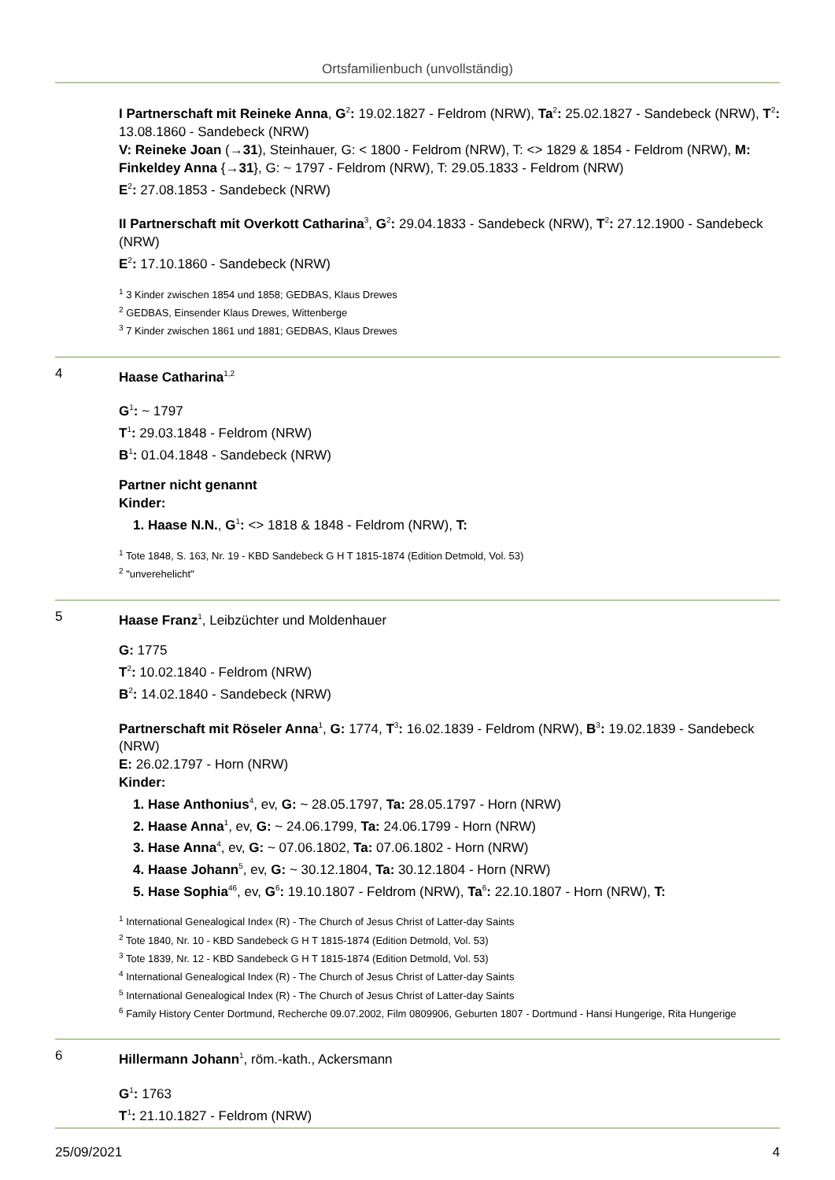Ortsfamilienbuch (unvollständig)
I Partnerschaft mit Reineke Anna, G<sup>2</sup>: 19.02.1827 - Feldrom (NRW), Ta<sup>2</sup>: 25.02.1827 - Sandebeck (NRW), T<sup>2</sup>: 13.08.1860 - Sandebeck (NRW)
V: Reineke Joan (→31), Steinhauer, G: < 1800 - Feldrom (NRW), T: <> 1829 & 1854 - Feldrom (NRW), M: Finkeldey Anna {→31}, G: ~ 1797 - Feldrom (NRW), T: 29.05.1833 - Feldrom (NRW)
E<sup>2</sup>: 27.08.1853 - Sandebeck (NRW)
II Partnerschaft mit Overkott Catharina<sup>3</sup>, G<sup>2</sup>: 29.04.1833 - Sandebeck (NRW), T<sup>2</sup>: 27.12.1900 - Sandebeck (NRW)
E<sup>2</sup>: 17.10.1860 - Sandebeck (NRW)
<sup>1</sup> 3 Kinder zwischen 1854 und 1858; GEDBAS, Klaus Drewes
<sup>2</sup> GEDBAS, Einsender Klaus Drewes, Wittenberge
<sup>3</sup> 7 Kinder zwischen 1861 und 1881; GEDBAS, Klaus Drewes
4 Haase Catharina<sup>1,2</sup>
G<sup>1</sup>: ~ 1797
T<sup>1</sup>: 29.03.1848 - Feldrom (NRW)
B<sup>1</sup>: 01.04.1848 - Sandebeck (NRW)
Partner nicht genannt
Kinder:
1. Haase N.N., G<sup>1</sup>: <> 1818 & 1848 - Feldrom (NRW), T:
<sup>1</sup> Tote 1848, S. 163, Nr. 19 - KBD Sandebeck G H T 1815-1874 (Edition Detmold, Vol. 53)
<sup>2</sup> "unverehelicht"
5 Haase Franz<sup>1</sup>, Leibzüchter und Moldenhauer
G: 1775
T<sup>2</sup>: 10.02.1840 - Feldrom (NRW)
B<sup>2</sup>: 14.02.1840 - Sandebeck (NRW)
Partnerschaft mit Röseler Anna<sup>1</sup>, G: 1774, T<sup>3</sup>: 16.02.1839 - Feldrom (NRW), B<sup>3</sup>: 19.02.1839 - Sandebeck (NRW)
E: 26.02.1797 - Horn (NRW)
Kinder:
1. Hase Anthonius<sup>4</sup>, ev, G: ~ 28.05.1797, Ta: 28.05.1797 - Horn (NRW)
2. Haase Anna<sup>1</sup>, ev, G: ~ 24.06.1799, Ta: 24.06.1799 - Horn (NRW)
3. Hase Anna<sup>4</sup>, ev, G: ~ 07.06.1802, Ta: 07.06.1802 - Horn (NRW)
4. Haase Johann<sup>5</sup>, ev, G: ~ 30.12.1804, Ta: 30.12.1804 - Horn (NRW)
5. Hase Sophia<sup>46</sup>, ev, G<sup>6</sup>: 19.10.1807 - Feldrom (NRW), Ta<sup>6</sup>: 22.10.1807 - Horn (NRW), T:
<sup>1</sup> International Genealogical Index (R) - The Church of Jesus Christ of Latter-day Saints
<sup>2</sup> Tote 1840, Nr. 10 - KBD Sandebeck G H T 1815-1874 (Edition Detmold, Vol. 53)
<sup>3</sup> Tote 1839, Nr. 12 - KBD Sandebeck G H T 1815-1874 (Edition Detmold, Vol. 53)
<sup>4</sup> International Genealogical Index (R) - The Church of Jesus Christ of Latter-day Saints
<sup>5</sup> International Genealogical Index (R) - The Church of Jesus Christ of Latter-day Saints
<sup>6</sup> Family History Center Dortmund, Recherche 09.07.2002, Film 0809906, Geburten 1807 - Dortmund - Hansi Hungerige, Rita Hungerige
6 Hillermann Johann<sup>1</sup>, röm.-kath., Ackersmann
G<sup>1</sup>: 1763
T<sup>1</sup>: 21.10.1827 - Feldrom (NRW)
25/09/2021 4